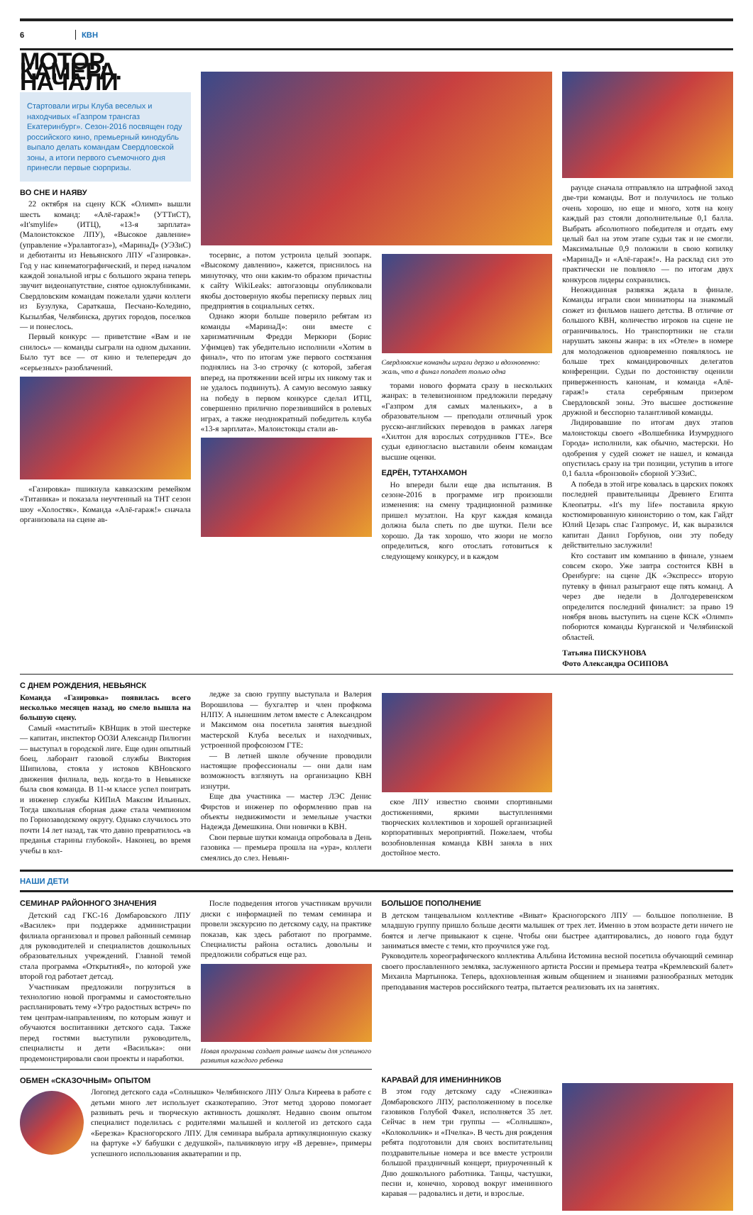6 КВН
МОТОР. КАМЕРА. НАЧАЛИ
Стартовали игры Клуба веселых и находчивых «Газпром трансгаз Екатеринбург». Сезон-2016 посвящен году российского кино, премьерный кинодубль выпало делать командам Свердловской зоны, а итоги первого съемочного дня принесли первые сюрпризы.
ВО СНЕ И НАЯВУ
22 октября на сцену КСК «Олимп» вышли шесть команд: «Алё-гараж!» (УТТиСТ), «It'smylife» (ИТЦ), «13-я зарплата» (Малоистокское ЛПУ), «Высокое давление» (управление «Уралавтогаз»), «МаринаД» (УЭЗиС) и дебютанты из Невьянского ЛПУ «Газировка». Год у нас кинематографический, и перед началом каждой зональной игры с большого экрана теперь звучит видеонапутствие, снятое одноклубниками. Свердловским командам пожелали удачи коллеги из Бузулука, Сараткаша, Песчано-Коледино, Кызылбая, Челябинска, других городов, поселков — и понеслось.
Первый конкурс — приветствие «Вам и не снилось» — команды сыграли на одном дыхании. Было тут все — от кино и телепередач до «серьезных» разоблачений.
«Газировка» пшикнула кавказским ремейком «Титаника» и показала неучтенный на ТНТ сезон шоу «Холостяк». Команда «Алё-гараж!» сначала организовала на сцене ав-
тосервис, а потом устроила целый зоопарк. «Высокому давлению», кажется, приснилось на минуточку, что они каким-то образом причастны к сайту WikiLeaks: автогазовцы опубликовали якобы достоверную якобы переписку первых лиц предприятия в социальных сетях.
Однако жюри больше поверило ребятам из команды «МаринаД»: они вместе с харизматичным Фредди Меркюри (Борис Уфимцев) так убедительно исполнили «Хотим в финал», что по итогам уже первого состязания поднялись на 3-ю строчку (с которой, забегая вперед, на протяжении всей игры их никому так и не удалось подвинуть). А самую весомую заявку на победу в первом конкурсе сделал ИТЦ, совершенно прилично порезвившийся в ролевых играх, а также неоднократный победитель клуба «13-я зарплата». Малоистокцы стали ав-
Свердловские команды играли дерзко и вдохновенно: жаль, что в финал попадет только одна
торами нового формата сразу в нескольких жанрах: в телевизионном предложили передачу «Газпром для самых маленьких», а в образовательном — преподали отличный урок русско-английских переводов в рамках лагеря «Хилтон для взрослых сотрудников ГТЕ». Все судьи единогласно выставили обеим командам высшие оценки.
ЕДРЁН, ТУТАНХАМОН
Но впереди были еще два испытания. В сезоне-2016 в программе игр произошли изменения: на смену традиционной разминке пришел музатлон. На круг каждая команда должна была спеть по две шутки. Пели все хорошо. Да так хорошо, что жюри не могло определиться, кого отослать готовиться к следующему конкурсу, и в каждом
раунде сначала отправляло на штрафной заход две-три команды. Вот и получилось не только очень хорошо, но еще и много, хотя на кону каждый раз стояли дополнительные 0,1 балла. Выбрать абсолютного победителя и отдать ему целый бал на этом этапе судьи так и не смогли. Максимальные 0,9 положили в свою копилку «МаринаД» и «Алё-гараж!». На расклад сил это практически не повлияло — по итогам двух конкурсов лидеры сохранились.
Неожиданная развязка ждала в финале. Команды играли свои миниатюры на знакомый сюжет из фильмов нашего детства. В отличие от большого КВН, количество игроков на сцене не ограничивалось. Но транспортники не стали нарушать законы жанра: в их «Отеле» в номере для молодоженов одновременно появлялось не больше трех командировочных делегатов конференции. Судьи по достоинству оценили приверженность канонам, и команда «Алё-гараж!» стала серебряным призером Свердловской зоны. Это высшее достижение дружной и бесспорно талантливой команды.
Лидировавшие по итогам двух этапов малоистокцы своего «Волшебника Изумрудного Города» исполнили, как обычно, мастерски. Но одобрения у судей сюжет не нашел, и команда опустилась сразу на три позиции, уступив в итоге 0,1 балла «бронзовой» сборной УЭЗиС.
А победа в этой игре ковалась в царских покоях последней правительницы Древнего Египта Клеопатры. «It's my life» поставила яркую костюмированную киноисторию о том, как Гайдт Юлий Цезарь спас Газпромус. И, как выразился капитан Данил Горбунов, они эту победу действительно заслужили!
Кто составит им компанию в финале, узнаем совсем скоро. Уже завтра состоится КВН в Оренбурге: на сцене ДК «Экспресс» вторую путевку в финал разыграют еще пять команд. А через две недели в Долгодеревенском определится последний финалист: за право 19 ноября вновь выступить на сцене КСК «Олимп» поборются команды Курганской и Челябинской областей.
Татьяна ПИСКУНОВА
Фото Александра ОСИПОВА
С ДНЕМ РОЖДЕНИЯ, НЕВЬЯНСК
Команда «Газировка» появилась всего несколько месяцев назад, но смело вышла на большую сцену.
Самый «маститый» КВНщик в этой шестерке — капитан, инспектор ООЗИ Александр Пилюгин — выступал в городской лиге. Еще один опытный боец, лаборант газовой службы Виктория Шипилова, стояла у истоков КВНовского движения филиала, ведь когда-то в Невьянске была своя команда. В 11-м классе успел поиграть и инженер службы КИПиА Максим Ильиных. Тогда школьная сборная даже стала чемпионом по Горнозаводскому округу. Однако случилось это почти 14 лет назад, так что давно превратилось «в преданья старины глубокой». Наконец, во время учебы в кол-
ледже за свою группу выступала и Валерия Ворошилова — бухгалтер и член профкома НЛПУ. А нынешним летом вместе с Александром и Максимом она посетила занятия выездной мастерской Клуба веселых и находчивых, устроенной профсоюзом ГТЕ:
— В летней школе обучение проводили настоящие профессионалы — они дали нам возможность взглянуть на организацию КВН изнутри.
Еще два участника — мастер ЛЭС Денис Фирстов и инженер по оформлению прав на объекты недвижимости и земельные участки Надежда Демешкина. Они новички в КВН.
Свои первые шутки команда опробовала в День газовика — премьера прошла на «ура», коллеги смеялись до слез. Невьян-
ское ЛПУ известно своими спортивными достижениями, яркими выступлениями творческих коллективов и хорошей организацией корпоративных мероприятий. Пожелаем, чтобы возобновленная команда КВН заняла в них достойное место.
НАШИ ДЕТИ
СЕМИНАР РАЙОННОГО ЗНАЧЕНИЯ
Детский сад ГКС-16 Домбаровского ЛПУ «Василек» при поддержке администрации филиала организовал и провел районный семинар для руководителей и специалистов дошкольных образовательных учреждений. Главной темой стала программа «ОткрытияЯ», по которой уже второй год работает детсад.
Участникам предложили погрузиться в технологию новой программы и самостоятельно распланировать тему «Утро радостных встреч» по тем центрам-направлениям, по которым живут и обучаются воспитанники детского сада. Также перед гостями выступили руководитель, специалисты и дети «Василька»: они продемонстрировали свои проекты и наработки.
После подведения итогов участникам вручили диски с информацией по темам семинара и провели экскурсию по детскому саду, на практике показав, как здесь работают по программе. Специалисты района остались довольны и предложили собраться еще раз.
Новая программа создает равные шансы для успешного развития каждого ребенка
БОЛЬШОЕ ПОПОЛНЕНИЕ
В детском танцевальном коллективе «Виват» Красногорского ЛПУ — большое пополнение. В младшую группу пришло больше десяти малышек от трех лет. Именно в этом возрасте дети ничего не боятся и легче привыкают к сцене. Чтобы они быстрее адаптировались, до нового года будут заниматься вместе с теми, кто проучился уже год.
Руководитель хореографического коллектива Альбина Истомина весной посетила обучающий семинар своего прославленного земляка, заслуженного артиста России и премьера театра «Кремлевский балет» Михаила Мартынюка. Теперь, вдохновленная живым общением и знаниями разнообразных методик преподавания мастеров российского театра, пытается реализовать их на занятиях.
ОБМЕН «СКАЗОЧНЫМ» ОПЫТОМ
Логопед детского сада «Солнышко» Челябинского ЛПУ Ольга Киреева в работе с детьми много лет использует сказкотерапию. Этот метод здорово помогает развивать речь и творческую активность дошколят. Недавно своим опытом специалист поделилась с родителями малышей и коллегой из детского сада «Березка» Красногорского ЛПУ. Для семинара выбрала артикуляционную сказку на фартуке «У бабушки с дедушкой», пальчиковую игру «В деревне», примеры успешного использования акватерапии и пр.
КАРАВАЙ ДЛЯ ИМЕНИННИКОВ
В этом году детскому саду «Снежинка» Домбаровского ЛПУ, расположенному в поселке газовиков Голубой Факел, исполняется 35 лет. Сейчас в нем три группы — «Солнышко», «Колокольчик» и «Пчелка». В честь дня рождения ребята подготовили для своих воспитательниц поздравительные номера и все вместе устроили большой праздничный концерт, приуроченный к Дню дошкольного работника. Танцы, частушки, песни и, конечно, хоровод вокруг именинного каравая — радовались и дети, и взрослые.